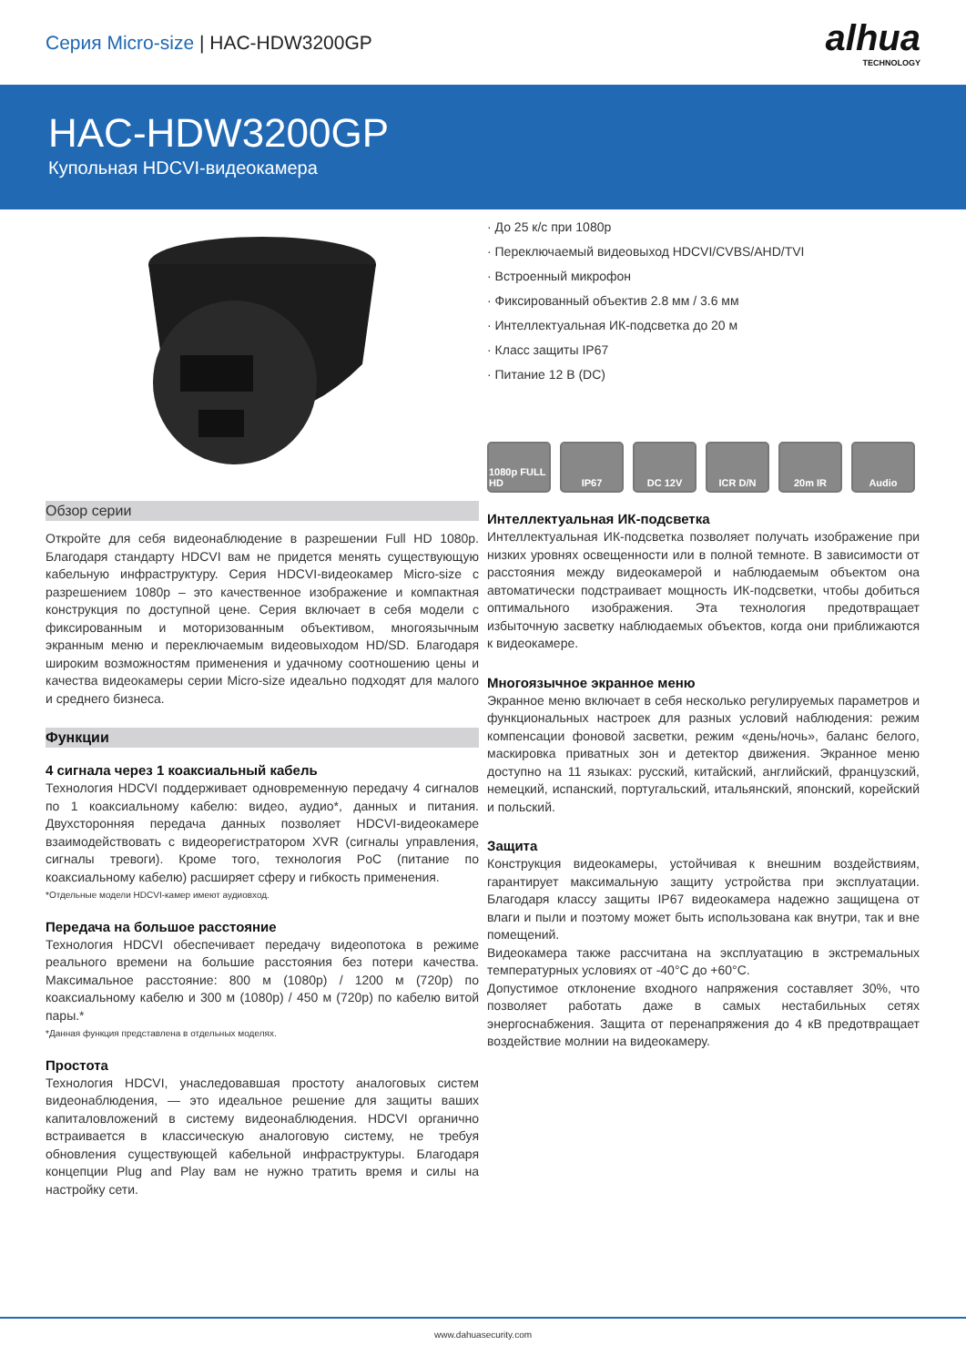Серия Micro-size | HAC-HDW3200GP
alhua
TECHNOLOGY
HAC-HDW3200GP
Купольная HDCVI-видеокамера
Обзор серии
Откройте для себя видеонаблюдение в разрешении Full HD 1080p. Благодаря стандарту HDCVI вам не придется менять существующую кабельную инфраструктуру. Серия HDCVI-видеокамер Micro-size с разрешением 1080p – это качественное изображение и компактная конструкция по доступной цене. Серия включает в себя модели с фиксированным и моторизованным объективом, многоязычным экранным меню и переключаемым видеовыходом HD/SD. Благодаря широким возможностям применения и удачному соотношению цены и качества видеокамеры серии Micro-size идеально подходят для малого и среднего бизнеса.
Функции
4 сигнала через 1 коаксиальный кабель
Технология HDCVI поддерживает одновременную передачу 4 сигналов по 1 коаксиальному кабелю: видео, аудио*, данных и питания. Двухсторонняя передача данных позволяет HDCVI-видеокамере взаимодействовать с видеорегистратором XVR (сигналы управления, сигналы тревоги). Кроме того, технология PoC (питание по коаксиальному кабелю) расширяет сферу и гибкость применения.
*Отдельные модели HDCVI-камер имеют аудиовход.
Передача на большое расстояние
Технология HDCVI обеспечивает передачу видеопотока в режиме реального времени на большие расстояния без потери качества. Максимальное расстояние: 800 м (1080p) / 1200 м (720p) по коаксиальному кабелю и 300 м (1080p) / 450 м (720p) по кабелю витой пары.*
*Данная функция представлена в отдельных моделях.
Простота
Технология HDCVI, унаследовавшая простоту аналоговых систем видеонаблюдения, — это идеальное решение для защиты ваших капиталовложений в систему видеонаблюдения. HDCVI органично встраивается в классическую аналоговую систему, не требуя обновления существующей кабельной инфраструктуры. Благодаря концепции Plug and Play вам не нужно тратить время и силы на настройку сети.
· До 25 к/с при 1080p
· Переключаемый видеовыход HDCVI/CVBS/AHD/TVI
· Встроенный микрофон
· Фиксированный объектив 2.8 мм / 3.6 мм
· Интеллектуальная ИК-подсветка до 20 м
· Класс защиты IP67
· Питание 12 В (DC)
1080p FULL HD
IP67 DC 12V ICR D/N 20m IR Audio
Интеллектуальная ИК-подсветка
Интеллектуальная ИК-подсветка позволяет получать изображение при низких уровнях освещенности или в полной темноте. В зависимости от расстояния между видеокамерой и наблюдаемым объектом она автоматически подстраивает мощность ИК-подсветки, чтобы добиться оптимального изображения. Эта технология предотвращает избыточную засветку наблюдаемых объектов, когда они приближаются к видеокамере.
Многоязычное экранное меню
Экранное меню включает в себя несколько регулируемых параметров и функциональных настроек для разных условий наблюдения: режим компенсации фоновой засветки, режим «день/ночь», баланс белого, маскировка приватных зон и детектор движения. Экранное меню доступно на 11 языках: русский, китайский, английский, французский, немецкий, испанский, португальский, итальянский, японский, корейский и польский.
Защита
Конструкция видеокамеры, устойчивая к внешним воздействиям, гарантирует максимальную защиту устройства при эксплуатации. Благодаря классу защиты IP67 видеокамера надежно защищена от влаги и пыли и поэтому может быть использована как внутри, так и вне помещений.
Видеокамера также рассчитана на эксплуатацию в экстремальных температурных условиях от -40°C до +60°C.
Допустимое отклонение входного напряжения составляет 30%, что позволяет работать даже в самых нестабильных сетях энергоснабжения. Защита от перенапряжения до 4 кВ предотвращает воздействие молнии на видеокамеру.
www.dahuasecurity.com